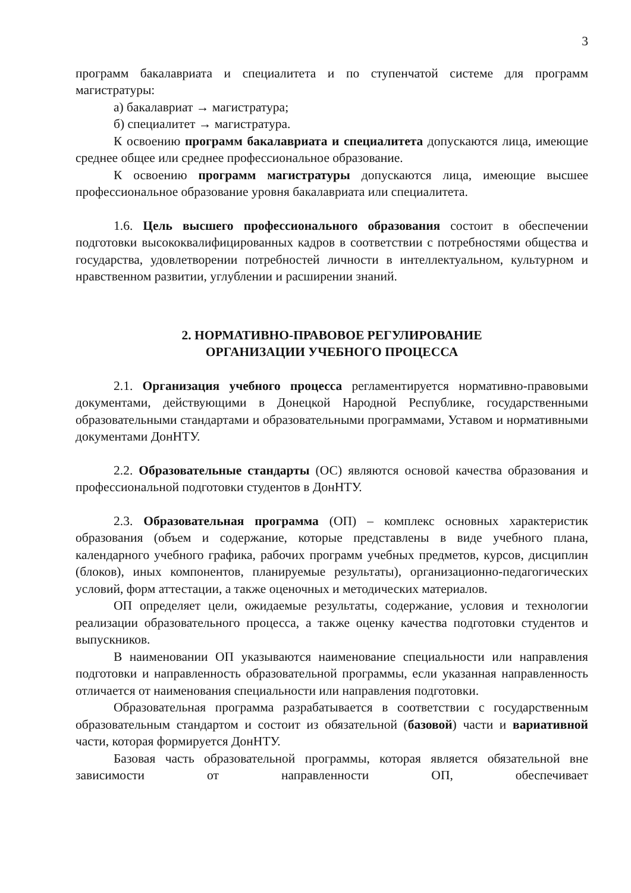3
программ бакалавриата и специалитета и по ступенчатой системе для программ магистратуры:
а) бакалавриат → магистратура;
б) специалитет → магистратура.
К освоению программ бакалавриата и специалитета допускаются лица, имеющие среднее общее или среднее профессиональное образование.
К освоению программ магистратуры допускаются лица, имеющие высшее профессиональное образование уровня бакалавриата или специалитета.
1.6. Цель высшего профессионального образования состоит в обеспечении подготовки высококвалифицированных кадров в соответствии с потребностями общества и государства, удовлетворении потребностей личности в интеллектуальном, культурном и нравственном развитии, углублении и расширении знаний.
2. НОРМАТИВНО-ПРАВОВОЕ РЕГУЛИРОВАНИЕ
ОРГАНИЗАЦИИ УЧЕБНОГО ПРОЦЕССА
2.1. Организация учебного процесса регламентируется нормативно-правовыми документами, действующими в Донецкой Народной Республике, государственными образовательными стандартами и образовательными программами, Уставом и нормативными документами ДонНТУ.
2.2. Образовательные стандарты (ОС) являются основой качества образования и профессиональной подготовки студентов в ДонНТУ.
2.3. Образовательная программа (ОП) – комплекс основных характеристик образования (объем и содержание, которые представлены в виде учебного плана, календарного учебного графика, рабочих программ учебных предметов, курсов, дисциплин (блоков), иных компонентов, планируемые результаты), организационно-педагогических условий, форм аттестации, а также оценочных и методических материалов.
ОП определяет цели, ожидаемые результаты, содержание, условия и технологии реализации образовательного процесса, а также оценку качества подготовки студентов и выпускников.
В наименовании ОП указываются наименование специальности или направления подготовки и направленность образовательной программы, если указанная направленность отличается от наименования специальности или направления подготовки.
Образовательная программа разрабатывается в соответствии с государственным образовательным стандартом и состоит из обязательной (базовой) части и вариативной части, которая формируется ДонНТУ.
Базовая часть образовательной программы, которая является обязательной вне зависимости от направленности ОП, обеспечивает